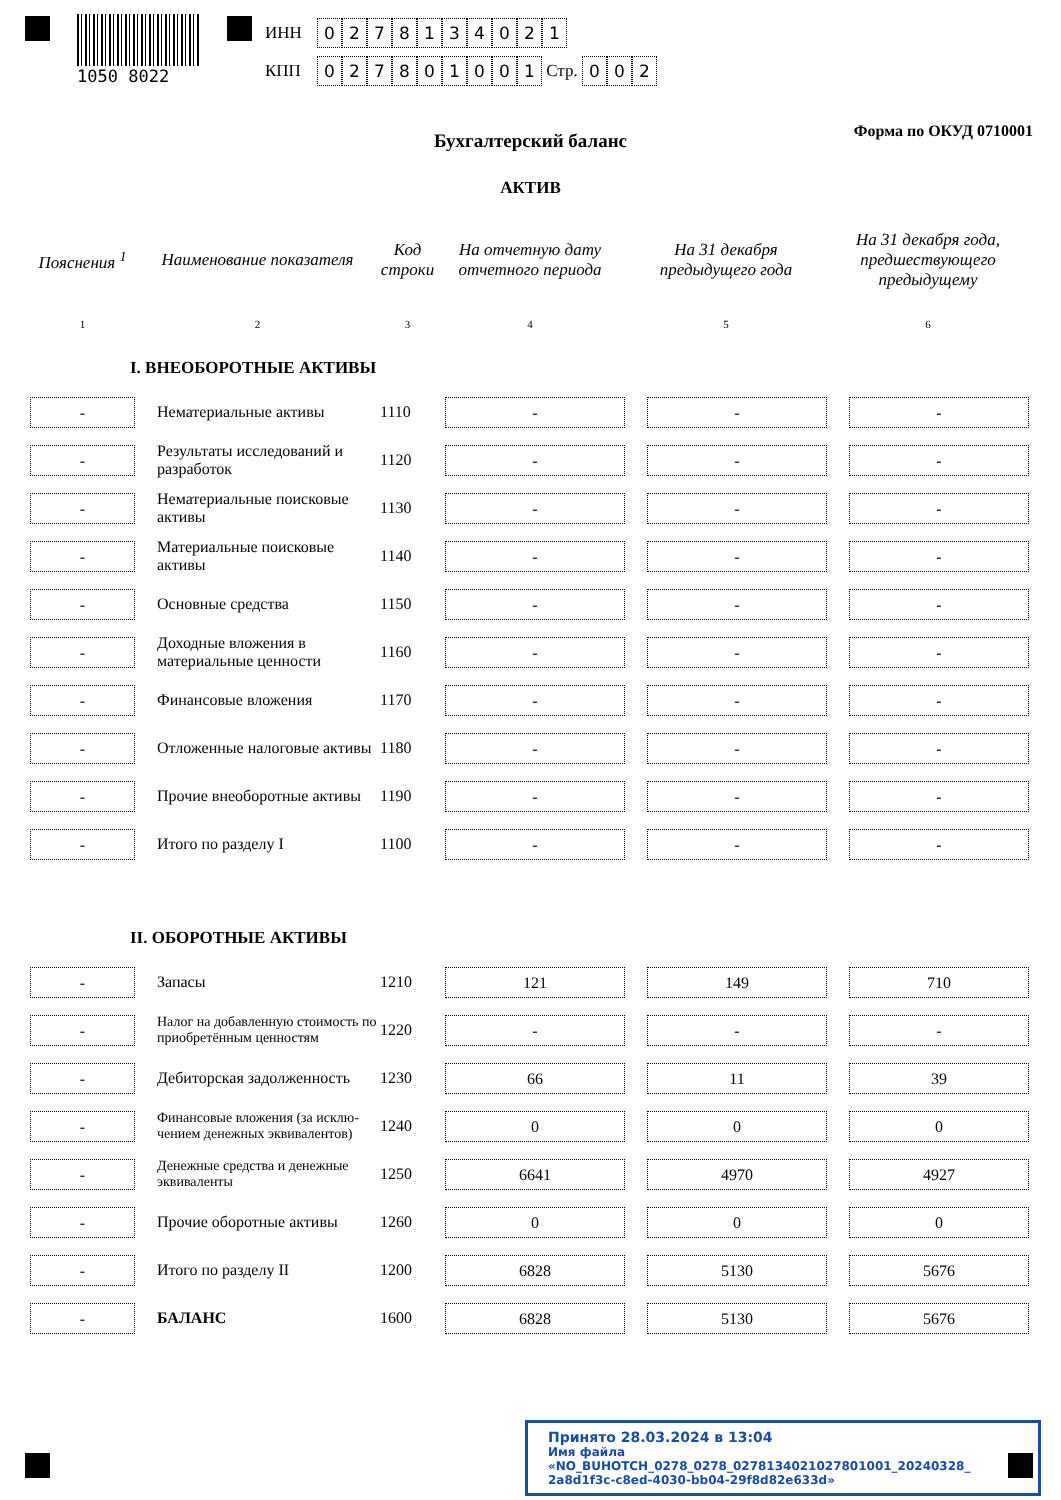1050 8022
ИНН 0278134021
КПП 027801001 Стр. 0 0 2
Форма по ОКУД 0710001 Бухгалтерский баланс
АКТИВ
| Пояснения <sup>1</sup> | Наименование показателя | Код строки | На отчетную дату отчетного периода | На 31 декабря предыдущего года | На 31 декабря года, предшествующего предыдущему |
| --- | --- | --- | --- | --- | --- |
| 1 | 2 | 3 | 4 | 5 | 6 |
| I. ВНЕОБОРОТНЫЕ АКТИВЫ | | | | | |
| - | Нематериальные активы | 1110 | - | - | - |
| - | Результаты исследований и разработок | 1120 | - | - | - |
| - | Нематериальные поисковые активы | 1130 | - | - | - |
| - | Материальные поисковые активы | 1140 | - | - | - |
| - | Основные средства | 1150 | - | - | - |
| - | Доходные вложения в материальные ценности | 1160 | - | - | - |
| - | Финансовые вложения | 1170 | - | - | - |
| - | Отложенные налоговые активы | 1180 | - | - | - |
| - | Прочие внеоборотные активы | 1190 | - | - | - |
| - | Итого по разделу I | 1100 | - | - | - |
| II. ОБОРОТНЫЕ АКТИВЫ | | | | | |
| - | Запасы | 1210 | 121 | 149 | 710 |
| - | Налог на добавленную стоимость по приобретённым ценностям | 1220 | - | - | - |
| - | Дебиторская задолженность | 1230 | 66 | 11 | 39 |
| - | Финансовые вложения (за исклю-чением денежных эквивалентов) | 1240 | 0 | 0 | 0 |
| - | Денежные средства и денежные эквиваленты | 1250 | 6641 | 4970 | 4927 |
| - | Прочие оборотные активы | 1260 | 0 | 0 | 0 |
| - | Итого по разделу II | 1200 | 6828 | 5130 | 5676 |
| - | БАЛАНС | 1600 | 6828 | 5130 | 5676 |
Принято 28.03.2024 в 13:04
Имя файла «NO_BUHOTCH_0278_0278_0278134021027801001_20240328_ 2a8d1f3c-c8ed-4030-bb04-29f8d82e633d»